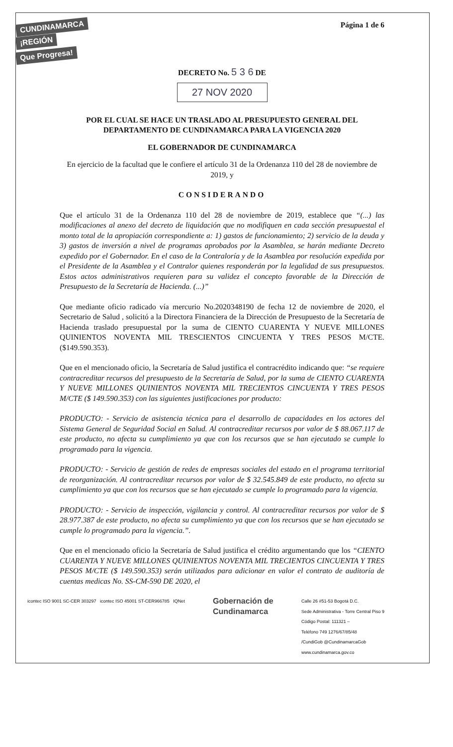CUNDINAMARCA
¡REGIÓN
Que Progresa!
Página 1 de 6
DECRETO No. 5 3 6 DE
27 NOV 2020
POR EL CUAL SE HACE UN TRASLADO AL PRESUPUESTO GENERAL DEL DEPARTAMENTO DE CUNDINAMARCA PARA LA VIGENCIA 2020
EL GOBERNADOR DE CUNDINAMARCA
En ejercicio de la facultad que le confiere el artículo 31 de la Ordenanza 110 del 28 de noviembre de 2019, y
CONSIDERANDO
Que el artículo 31 de la Ordenanza 110 del 28 de noviembre de 2019, establece que “(...) las modificaciones al anexo del decreto de liquidación que no modifiquen en cada sección presupuestal el monto total de la apropiación correspondiente a: 1) gastos de funcionamiento; 2) servicio de la deuda y 3) gastos de inversión a nivel de programas aprobados por la Asamblea, se harán mediante Decreto expedido por el Gobernador. En el caso de la Contraloría y de la Asamblea por resolución expedida por el Presidente de la Asamblea y el Contralor quienes responderán por la legalidad de sus presupuestos. Estos actos administrativos requieren para su validez el concepto favorable de la Dirección de Presupuesto de la Secretaría de Hacienda. (...)”
Que mediante oficio radicado vía mercurio No.2020348190 de fecha 12 de noviembre de 2020, el Secretario de Salud , solicitó a la Directora Financiera de la Dirección de Presupuesto de la Secretaría de Hacienda traslado presupuestal por la suma de CIENTO CUARENTA Y NUEVE MILLONES QUINIENTOS NOVENTA MIL TRESCIENTOS CINCUENTA Y TRES PESOS M/CTE. ($149.590.353).
Que en el mencionado oficio, la Secretaría de Salud justifica el contracrédito indicando que: “se requiere contracreditar recursos del presupuesto de la Secretaría de Salud, por la suma de CIENTO CUARENTA Y NUEVE MILLONES QUINIENTOS NOVENTA MIL TRECIENTOS CINCUENTA Y TRES PESOS M/CTE ($ 149.590.353) con las siguientes justificaciones por producto:
PRODUCTO: - Servicio de asistencia técnica para el desarrollo de capacidades en los actores del Sistema General de Seguridad Social en Salud. Al contracreditar recursos por valor de $ 88.067.117 de este producto, no afecta su cumplimiento ya que con los recursos que se han ejecutado se cumple lo programado para la vigencia.
PRODUCTO: - Servicio de gestión de redes de empresas sociales del estado en el programa territorial de reorganización. Al contracreditar recursos por valor de $ 32.545.849 de este producto, no afecta su cumplimiento ya que con los recursos que se han ejecutado se cumple lo programado para la vigencia.
PRODUCTO: - Servicio de inspección, vigilancia y control. Al contracreditar recursos por valor de $ 28.977.387 de este producto, no afecta su cumplimiento ya que con los recursos que se han ejecutado se cumple lo programado para la vigencia.”.
Que en el mencionado oficio la Secretaría de Salud justifica el crédito argumentando que los “CIENTO CUARENTA Y NUEVE MILLONES QUINIENTOS NOVENTA MIL TRECIENTOS CINCUENTA Y TRES PESOS M/CTE ($ 149.590.353) serán utilizados para adicionar en valor el contrato de auditoría de cuentas medicas No. SS-CM-590 DE 2020, el
icontec ISO 9001 SC-CER 303297 icontec ISO 45001 ST-CER966785 IQNet
Gobernación de
Cundinamarca
Calle 26 #51-53 Bogotá D.C.
Sede Administrativa - Torre Central Piso 9
Código Postal: 111321 –
Teléfono 749 1276/67/85/48
/CundiGob @CundinamarcaGob
www.cundinamarca.gov.co